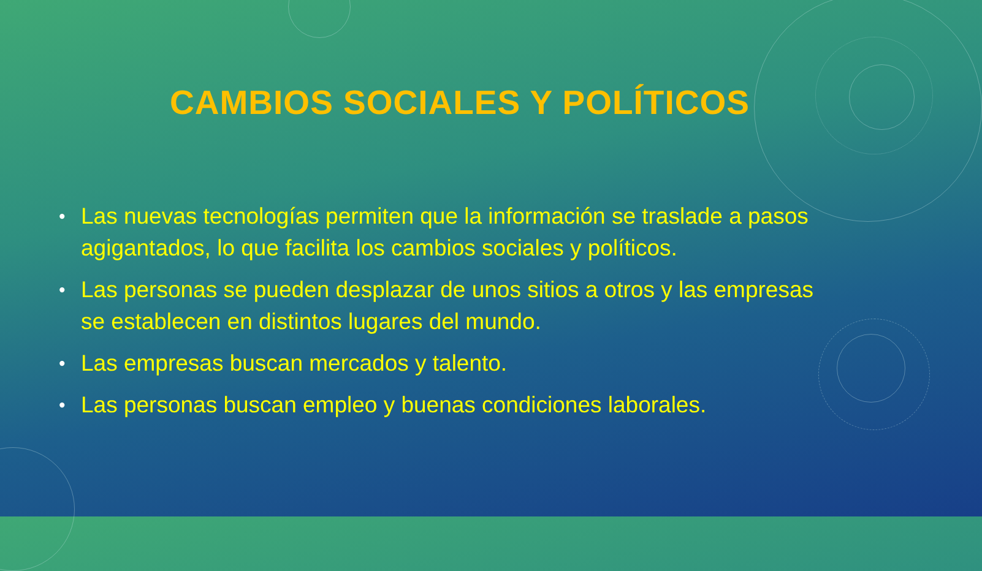CAMBIOS SOCIALES Y POLÍTICOS
• Las nuevas tecnologías permiten que la información se traslade a pasos agigantados, lo que facilita los cambios sociales y políticos.
• Las personas se pueden desplazar de unos sitios a otros y las empresas se establecen en distintos lugares del mundo.
• Las empresas buscan mercados y talento.
• Las personas buscan empleo y buenas condiciones laborales.